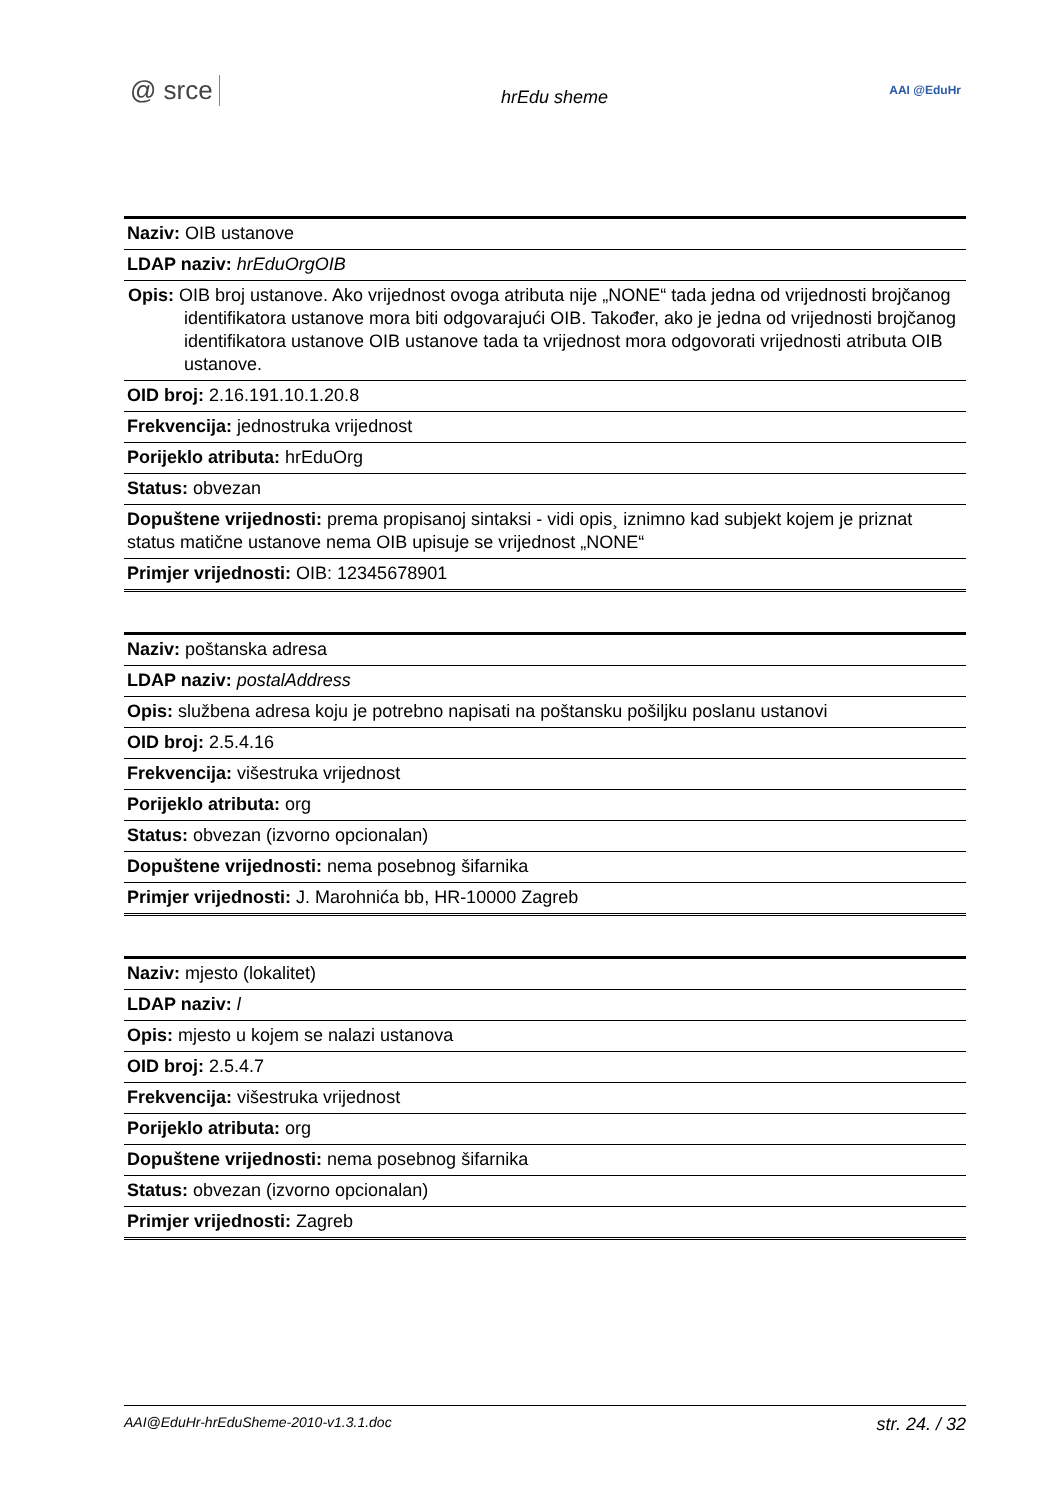@ srce hrEdu sheme AAI @EduHr
| Naziv: OIB ustanove |
| LDAP naziv: hrEduOrgOIB |
| Opis: OIB broj ustanove. Ako vrijednost ovoga atributa nije „NONE“ tada jedna od vrijednosti brojčanog identifikatora ustanove mora biti odgovarajući OIB. Također, ako je jedna od vrijednosti brojčanog identifikatora ustanove OIB ustanove tada ta vrijednost mora odgovorati vrijednosti atributa OIB ustanove. |
| OID broj: 2.16.191.10.1.20.8 |
| Frekvencija: jednostruka vrijednost |
| Porijeklo atributa: hrEduOrg |
| Status: obvezan |
| Dopuštene vrijednosti: prema propisanoj sintaksi - vidi opis¸ iznimno kad subjekt kojem je priznat status matične ustanove nema OIB upisuje se vrijednost „NONE“ |
| Primjer vrijednosti: OIB: 12345678901 |
| Naziv: poštanska adresa |
| LDAP naziv: postalAddress |
| Opis: službena adresa koju je potrebno napisati na poštansku pošiljku poslanu ustanovi |
| OID broj: 2.5.4.16 |
| Frekvencija: višestruka vrijednost |
| Porijeklo atributa: org |
| Status: obvezan (izvorno opcionalan) |
| Dopuštene vrijednosti: nema posebnog šifarnika |
| Primjer vrijednosti: J. Marohnića bb, HR-10000 Zagreb |
| Naziv: mjesto (lokalitet) |
| LDAP naziv: l |
| Opis: mjesto u kojem se nalazi ustanova |
| OID broj: 2.5.4.7 |
| Frekvencija: višestruka vrijednost |
| Porijeklo atributa: org |
| Dopuštene vrijednosti: nema posebnog šifarnika |
| Status: obvezan (izvorno opcionalan) |
| Primjer vrijednosti: Zagreb |
AAI@EduHr-hrEduSheme-2010-v1.3.1.doc str. 24. / 32